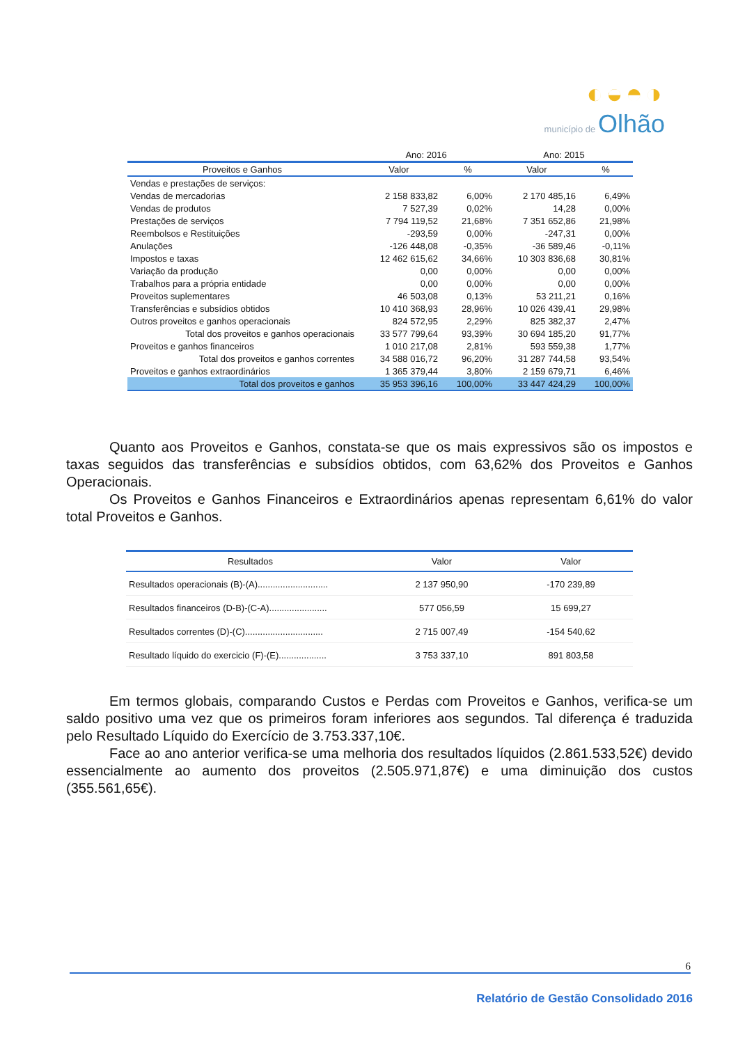◐◒◓◑
município de Olhão
| | Ano: 2016 | | Ano: 2015 | |
| Proveitos e Ganhos | Valor | % | Valor | % |
| Vendas e prestações de serviços: | | | | |
| Vendas de mercadorias | 2 158 833,82 | 6,00% | 2 170 485,16 | 6,49% |
| Vendas de produtos | 7 527,39 | 0,02% | 14,28 | 0,00% |
| Prestações de serviços | 7 794 119,52 | 21,68% | 7 351 652,86 | 21,98% |
| Reembolsos e Restituições | -293,59 | 0,00% | -247,31 | 0,00% |
| Anulações | -126 448,08 | -0,35% | -36 589,46 | -0,11% |
| Impostos e taxas | 12 462 615,62 | 34,66% | 10 303 836,68 | 30,81% |
| Variação da produção | 0,00 | 0,00% | 0,00 | 0,00% |
| Trabalhos para a própria entidade | 0,00 | 0,00% | 0,00 | 0,00% |
| Proveitos suplementares | 46 503,08 | 0,13% | 53 211,21 | 0,16% |
| Transferências e subsídios obtidos | 10 410 368,93 | 28,96% | 10 026 439,41 | 29,98% |
| Outros proveitos e ganhos operacionais | 824 572,95 | 2,29% | 825 382,37 | 2,47% |
| Total dos proveitos e ganhos operacionais | 33 577 799,64 | 93,39% | 30 694 185,20 | 91,77% |
| Proveitos e ganhos financeiros | 1 010 217,08 | 2,81% | 593 559,38 | 1,77% |
| Total dos proveitos e ganhos correntes | 34 588 016,72 | 96,20% | 31 287 744,58 | 93,54% |
| Proveitos e ganhos extraordinários | 1 365 379,44 | 3,80% | 2 159 679,71 | 6,46% |
| Total dos proveitos e ganhos | 35 953 396,16 | 100,00% | 33 447 424,29 | 100,00% |
Quanto aos Proveitos e Ganhos, constata-se que os mais expressivos são os impostos e taxas seguidos das transferências e subsídios obtidos, com 63,62% dos Proveitos e Ganhos Operacionais.
Os Proveitos e Ganhos Financeiros e Extraordinários apenas representam 6,61% do valor total Proveitos e Ganhos.
| Resultados | Valor | Valor |
| --- | --- | --- |
| Resultados operacionais (B)-(A)............................ | 2 137 950,90 | -170 239,89 |
| Resultados financeiros (D-B)-(C-A)....................... | 577 056,59 | 15 699,27 |
| Resultados correntes (D)-(C)............................... | 2 715 007,49 | -154 540,62 |
| Resultado líquido do exercicio (F)-(E)................... | 3 753 337,10 | 891 803,58 |
Em termos globais, comparando Custos e Perdas com Proveitos e Ganhos, verifica-se um saldo positivo uma vez que os primeiros foram inferiores aos segundos. Tal diferença é traduzida pelo Resultado Líquido do Exercício de 3.753.337,10€.
Face ao ano anterior verifica-se uma melhoria dos resultados líquidos (2.861.533,52€) devido essencialmente ao aumento dos proveitos (2.505.971,87€) e uma diminuição dos custos (355.561,65€).
6
Relatório de Gestão Consolidado 2016